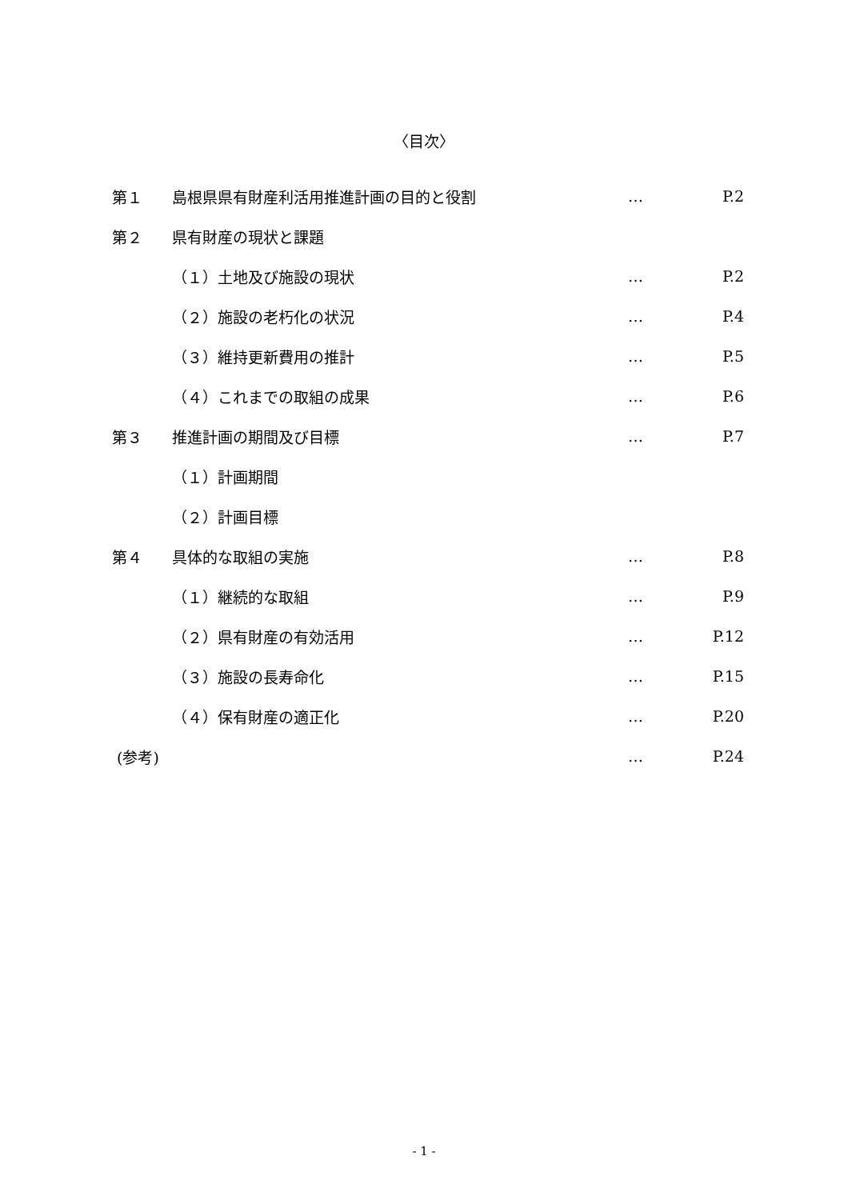〈目次〉
| 第１ | 島根県県有財産利活用推進計画の目的と役割 | … | P.2 |
| 第２ | 県有財産の現状と課題 | | |
| | （１）土地及び施設の現状 | … | P.2 |
| | （２）施設の老朽化の状況 | … | P.4 |
| | （３）維持更新費用の推計 | … | P.5 |
| | （４）これまでの取組の成果 | … | P.6 |
| 第３ | 推進計画の期間及び目標 | … | P.7 |
| | （１）計画期間 | | |
| | （２）計画目標 | | |
| 第４ | 具体的な取組の実施 | … | P.8 |
| | （１）継続的な取組 | … | P.9 |
| | （２）県有財産の有効活用 | … | P.12 |
| | （３）施設の長寿命化 | … | P.15 |
| | （４）保有財産の適正化 | … | P.20 |
| (参考) | | … | P.24 |
- 1 -